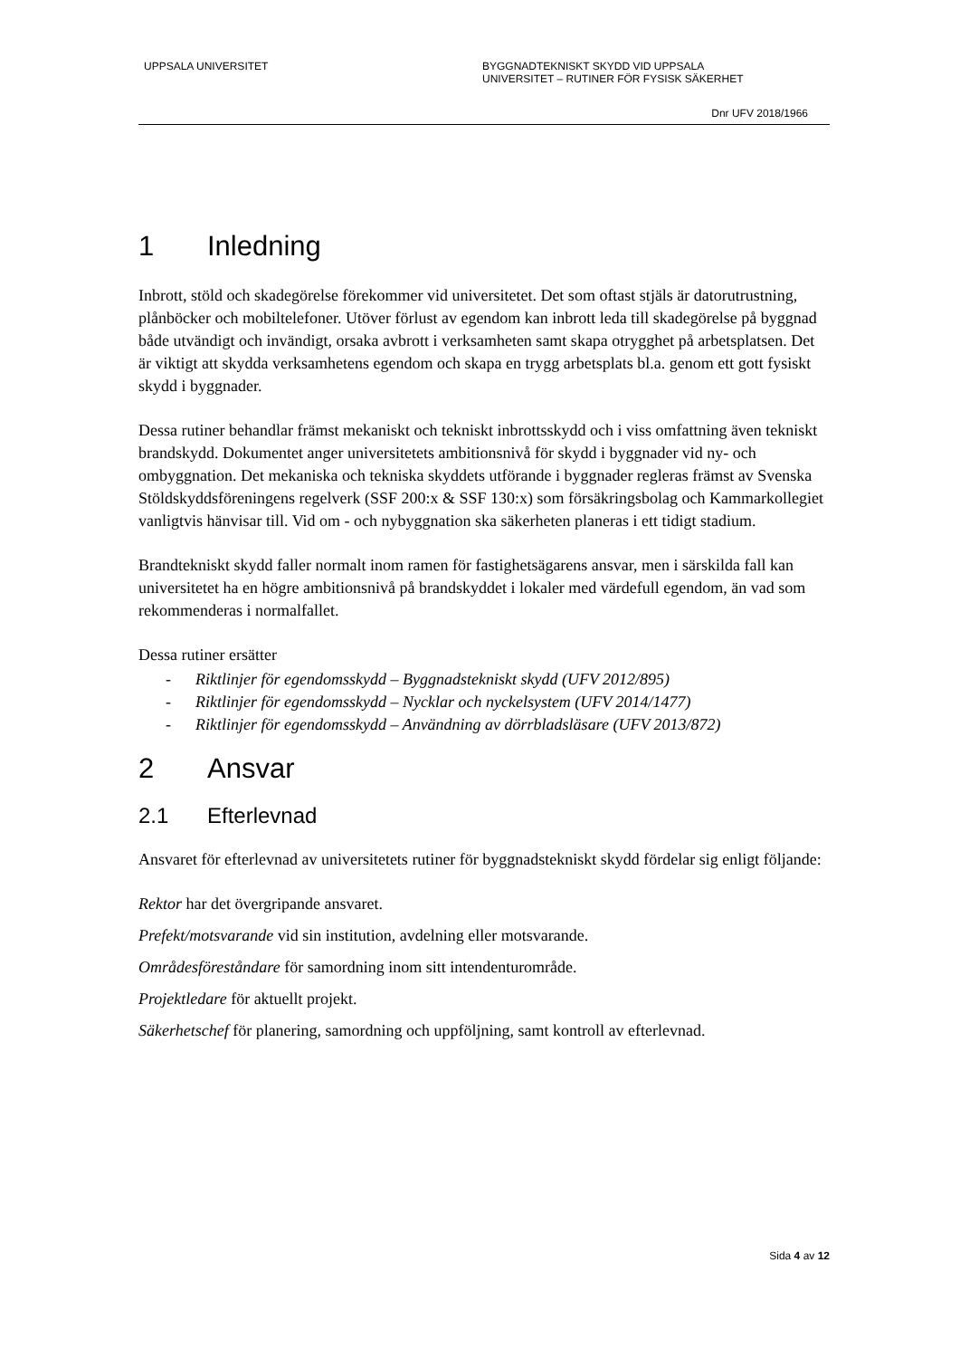UPPSALA UNIVERSITET BYGGNADTEKNISKT SKYDD VID UPPSALA
UNIVERSITET – RUTINER FÖR FYSISK SÄKERHET
Dnr UFV 2018/1966
1 Inledning
Inbrott, stöld och skadegörelse förekommer vid universitetet. Det som oftast stjäls är datorutrustning, plånböcker och mobiltelefoner. Utöver förlust av egendom kan inbrott leda till skadegörelse på byggnad både utvändigt och invändigt, orsaka avbrott i verksamheten samt skapa otrygghet på arbetsplatsen. Det är viktigt att skydda verksamhetens egendom och skapa en trygg arbetsplats bl.a. genom ett gott fysiskt skydd i byggnader.
Dessa rutiner behandlar främst mekaniskt och tekniskt inbrottsskydd och i viss omfattning även tekniskt brandskydd. Dokumentet anger universitetets ambitionsnivå för skydd i byggnader vid ny- och ombyggnation. Det mekaniska och tekniska skyddets utförande i byggnader regleras främst av Svenska Stöldskyddsföreningens regelverk (SSF 200:x & SSF 130:x) som försäkringsbolag och Kammarkollegiet vanligtvis hänvisar till. Vid om - och nybyggnation ska säkerheten planeras i ett tidigt stadium.
Brandtekniskt skydd faller normalt inom ramen för fastighetsägarens ansvar, men i särskilda fall kan universitetet ha en högre ambitionsnivå på brandskyddet i lokaler med värdefull egendom, än vad som rekommenderas i normalfallet.
Dessa rutiner ersätter
- Riktlinjer för egendomsskydd – Byggnadstekniskt skydd (UFV 2012/895)
- Riktlinjer för egendomsskydd – Nycklar och nyckelsystem (UFV 2014/1477)
- Riktlinjer för egendomsskydd – Användning av dörrbladsläsare (UFV 2013/872)
2 Ansvar
2.1 Efterlevnad
Ansvaret för efterlevnad av universitetets rutiner för byggnadstekniskt skydd fördelar sig enligt följande:
Rektor har det övergripande ansvaret.
Prefekt/motsvarande vid sin institution, avdelning eller motsvarande.
Områdesföreståndare för samordning inom sitt intendenturområde.
Projektledare för aktuellt projekt.
Säkerhetschef för planering, samordning och uppföljning, samt kontroll av efterlevnad.
Sida 4 av 12